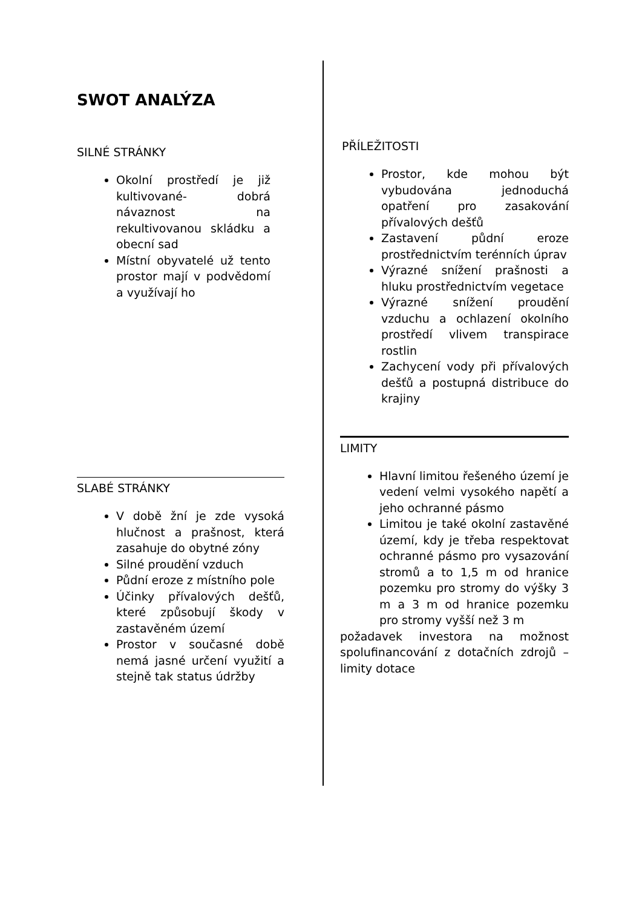SWOT ANALÝZA
SILNÉ STRÁNKY
Okolní prostředí je již kultivované- dobrá návaznost na rekultivovanou skládku a obecní sad
Místní obyvatelé už tento prostor mají v podvědomí a využívají ho
SLABÉ STRÁNKY
V době žní je zde vysoká hlučnost a prašnost, která zasahuje do obytné zóny
Silné proudění vzduch
Půdní eroze z místního pole
Účinky přívalových dešťů, které způsobují škody v zastavěném území
Prostor v současné době nemá jasné určení využití a stejně tak status údržby
PŘÍLEŽITOSTI
Prostor, kde mohou být vybudována jednoduchá opatření pro zasakování přívalových dešťů
Zastavení půdní eroze prostřednictvím terénních úprav
Výrazné snížení prašnosti a hluku prostřednictvím vegetace
Výrazné snížení proudění vzduchu a ochlazení okolního prostředí vlivem transpirace rostlin
Zachycení vody při přívalových dešťů a postupná distribuce do krajiny
LIMITY
Hlavní limitou řešeného území je vedení velmi vysokého napětí a jeho ochranné pásmo
Limitou je také okolní zastavěné území, kdy je třeba respektovat ochranné pásmo pro vysazování stromů a to 1,5 m od hranice pozemku pro stromy do výšky 3 m a 3 m od hranice pozemku pro stromy vyšší než 3 m
požadavek investora na možnost spolufinancování z dotačních zdrojů – limity dotace